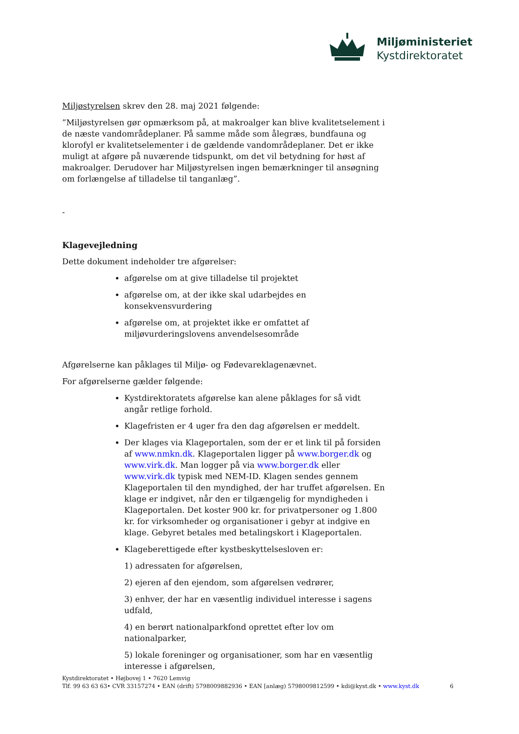Miljøministeriet
Kystdirektoratet
Miljøstyrelsen skrev den 28. maj 2021 følgende:
”Miljøstyrelsen gør opmærksom på, at makroalger kan blive kvalitetselement i de næste vandområdeplaner. På samme måde som ålegræs, bundfauna og klorofyl er kvalitetselementer i de gældende vandområdeplaner. Det er ikke muligt at afgøre på nuværende tidspunkt, om det vil betydning for høst af makroalger. Derudover har Miljøstyrelsen ingen bemærkninger til ansøgning om forlængelse af tilladelse til tanganlæg”.
-
Klagevejledning
Dette dokument indeholder tre afgørelser:
afgørelse om at give tilladelse til projektet
afgørelse om, at der ikke skal udarbejdes en konsekvensvurdering
afgørelse om, at projektet ikke er omfattet af miljøvurderingslovens anvendelsesområde
Afgørelserne kan påklages til Miljø- og Fødevareklagenævnet.
For afgørelserne gælder følgende:
Kystdirektoratets afgørelse kan alene påklages for så vidt angår retlige forhold.
Klagefristen er 4 uger fra den dag afgørelsen er meddelt.
Der klages via Klageportalen, som der er et link til på forsiden af www.nmkn.dk. Klageportalen ligger på www.borger.dk og www.virk.dk. Man logger på via www.borger.dk eller www.virk.dk typisk med NEM-ID. Klagen sendes gennem Klageportalen til den myndighed, der har truffet afgørelsen. En klage er indgivet, når den er tilgængelig for myndigheden i Klageportalen. Det koster 900 kr. for privatpersoner og 1.800 kr. for virksomheder og organisationer i gebyr at indgive en klage. Gebyret betales med betalingskort i Klageportalen.
Klageberettigede efter kystbeskyttelsesloven er:
1) adressaten for afgørelsen,
2) ejeren af den ejendom, som afgørelsen vedrører,
3) enhver, der har en væsentlig individuel interesse i sagens udfald,
4) en berørt nationalparkfond oprettet efter lov om nationalparker,
5) lokale foreninger og organisationer, som har en væsentlig interesse i afgørelsen,
Kystdirektoratet • Højbovej 1 • 7620 Lemvig
Tlf. 99 63 63 63• CVR 33157274 • EAN (drift) 5798009882936 • EAN [anlæg) 5798009812599 • kdi@kyst.dk • www.kyst.dk
6